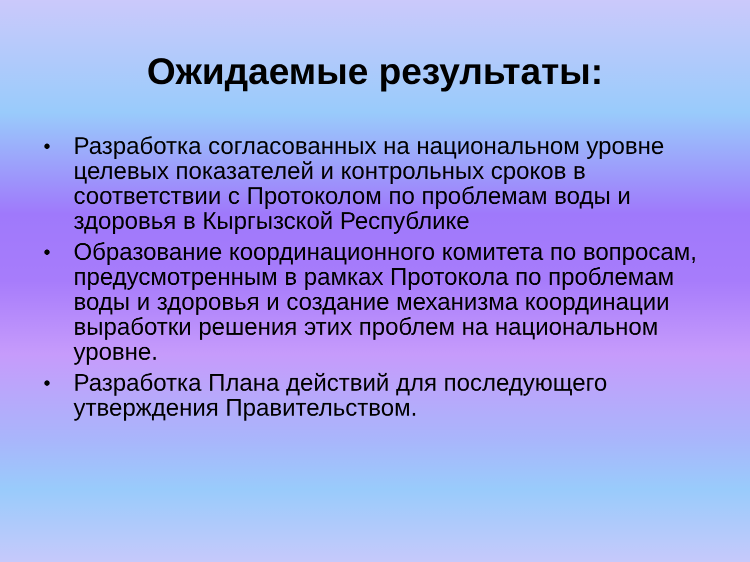Ожидаемые результаты:
• Разработка согласованных на национальном уровне целевых показателей и контрольных сроков в соответствии с Протоколом по проблемам воды и здоровья в Кыргызской Республике
• Образование координационного комитета по вопросам, предусмотренным в рамках Протокола по проблемам воды и здоровья и создание механизма координации выработки решения этих проблем на национальном уровне.
• Разработка Плана действий для последующего утверждения Правительством.